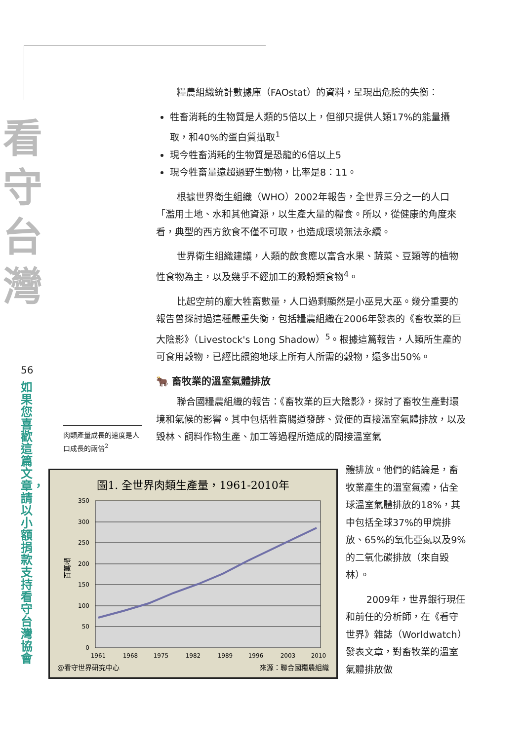看
守
台
灣
56
如果您喜歡這篇文章，請以小額捐款支持看守台灣協會
糧農組織統計數據庫（FAOstat）的資料，呈現出危險的失衡：
牲畜消耗的生物質是人類的5倍以上，但卻只提供人類17%的能量攝取，和40%的蛋白質攝取<sup>1</sup>
現今牲畜消耗的生物質是恐龍的6倍以上5
現今牲畜量遠超過野生動物，比率是8：11。
根據世界衛生組織（WHO）2002年報告，全世界三分之一的人口「濫用土地、水和其他資源，以生產大量的糧食。所以，從健康的角度來看，典型的西方飲食不僅不可取，也造成環境無法永續。
世界衛生組織建議，人類的飲食應以富含水果、蔬菜、豆類等的植物性食物為主，以及幾乎不經加工的澱粉類食物<sup>4</sup>。
比起空前的龐大牲畜數量，人口過剩顯然是小巫見大巫。幾分重要的報告曾探討過這種嚴重失衡，包括糧農組織在2006年發表的《畜牧業的巨大陰影》（Livestock's Long Shadow）<sup>5</sup>。根據這篇報告，人類所生產的可食用穀物，已經比餵飽地球上所有人所需的穀物，還多出50%。
🐂 畜牧業的溫室氣體排放
聯合國糧農組織的報告：《畜牧業的巨大陰影》，探討了畜牧生產對環境和氣候的影響。其中包括牲畜腸道發酵、糞便的直接溫室氣體排放，以及毀林、飼料作物生產、加工等過程所造成的間接溫室氣
肉類產量成長的速度是人口成長的兩倍<sup>2</sup>
圖1. 全世界肉類生產量，1961-2010年
350
300
250
200
150
100
50
0
百萬噸
1961
1968
1975
1982
1989
1996
2003
2010
@看守世界研究中心
來源：聯合國糧農組織
體排放。他們的結論是，畜牧業產生的溫室氣體，佔全球溫室氣體排放的18%，其中包括全球37%的甲烷排放、65%的氧化亞氮以及9%的二氧化碳排放（來自毀林）。
2009年，世界銀行現任和前任的分析師，在《看守世界》雜誌（Worldwatch）發表文章，對畜牧業的溫室氣體排放做